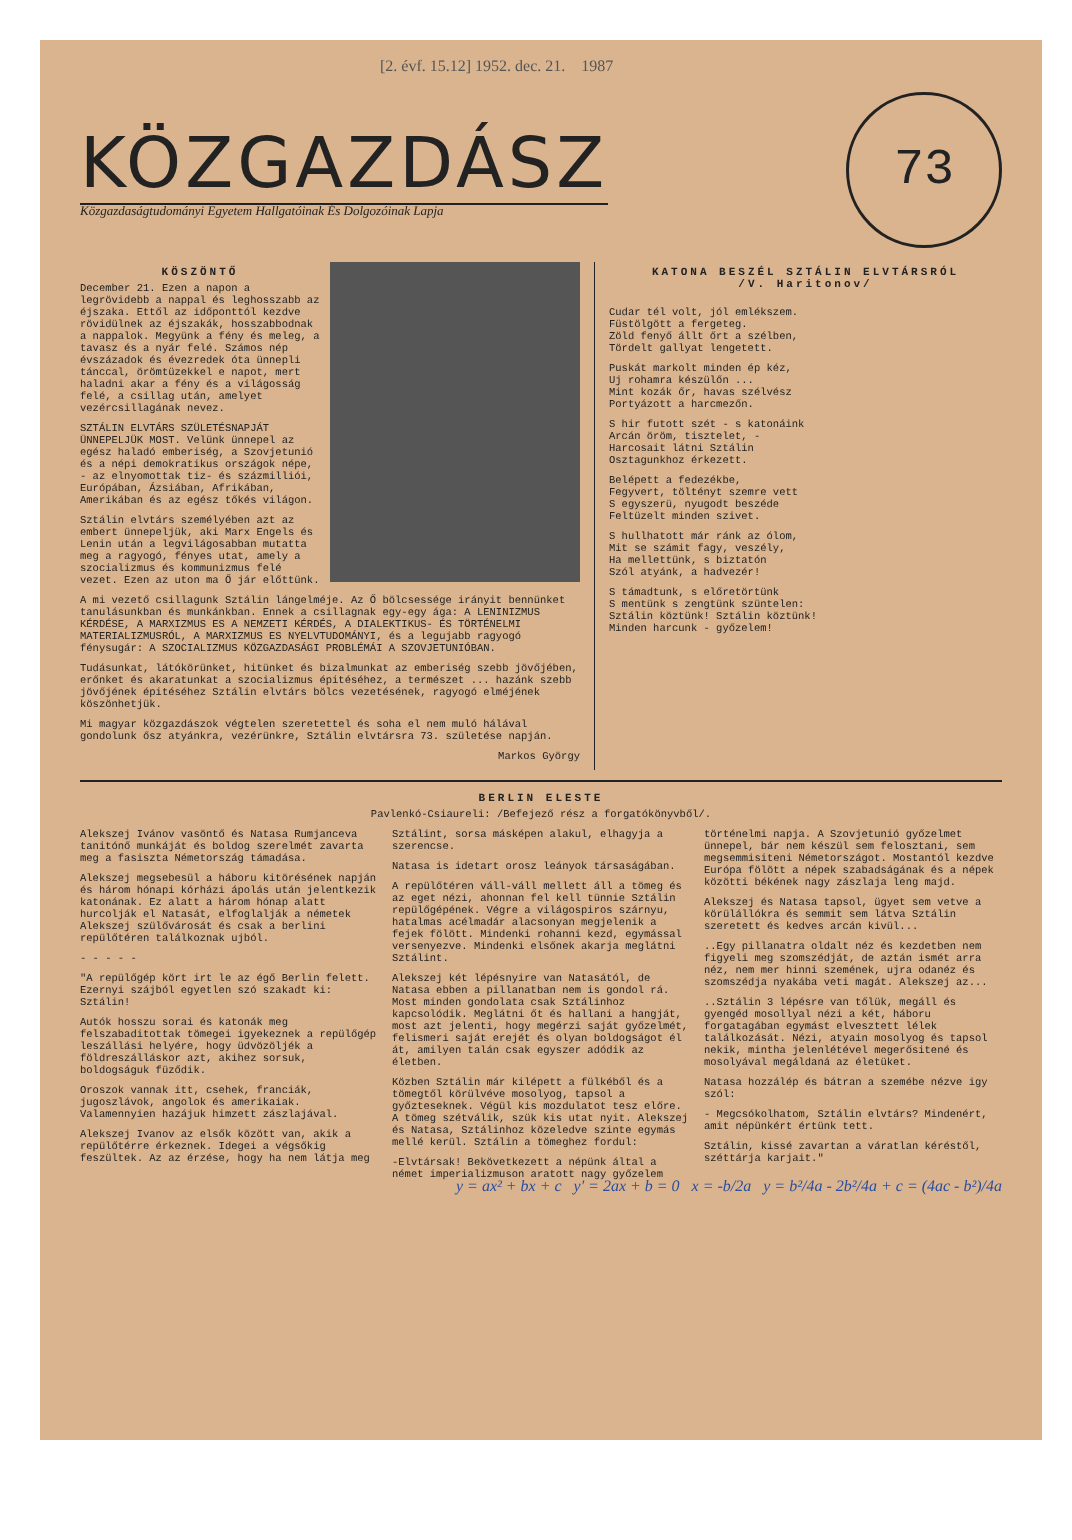[2. évf. 15.12] 1952. dec. 21. 1987
KÖZGAZDÁSZ
Közgazdaságtudományi Egyetem Hallgatóinak És Dolgozóinak Lapja
73
KÖSZÖNTŐ
December 21. Ezen a napon a legrövidebb a nappal és leghosszabb az éjszaka. Ettől az időponttól kezdve rövidülnek az éjszakák, hosszabbodnak a nappalok. Megyünk a fény és meleg, a tavasz és a nyár felé. Számos nép évszázadok és évezredek óta ünnepli tánccal, örömtüzekkel e napot, mert haladni akar a fény és a világosság felé, a csillag után, amelyet vezércsillagának nevez.
SZTÁLIN ELVTÁRS SZÜLETÉSNAPJÁT ÜNNEPELJÜK MOST. Velünk ünnepel az egész haladó emberiség, a Szovjetunió és a népi demokratikus országok népe, - az elnyomottak tiz- és százmilliói, Európában, Ázsiában, Afrikában, Amerikában és az egész tőkés világon.
Sztálin elvtárs személyében azt az embert ünnepeljük, aki Marx Engels és Lenin után a legvilágosabban mutatta meg a ragyogó, fényes utat, amely a szocializmus és kommunizmus felé vezet. Ezen az uton ma Ő jár előttünk.
A mi vezető csillagunk Sztálin lángelméje. Az Ő bölcsessége irányit bennünket tanulásunkban és munkánkban. Ennek a csillagnak egy-egy ága: A LENINIZMUS KÉRDÉSE, A MARXIZMUS ES A NEMZETI KÉRDÉS, A DIALEKTIKUS- ÉS TÖRTÉNELMI MATERIALIZMUSRÓL, A MARXIZMUS ES NYELVTUDOMÁNYI, és a legujabb ragyogó fénysugár: A SZOCIALIZMUS KÖZGAZDASÁGI PROBLÉMÁI A SZOVJETUNIÓBAN.
Tudásunkat, látókörünket, hitünket és bizalmunkat az emberiség szebb jövőjében, erőnket és akaratunkat a szocializmus épitéséhez, a természet ... hazánk szebb jövőjének épitéséhez Sztálin elvtárs bölcs vezetésének, ragyogó elméjének köszönhetjük.
Mi magyar közgazdászok végtelen szeretettel és soha el nem muló hálával gondolunk ősz atyánkra, vezérünkre, Sztálin elvtársra 73. születése napján.
Markos György
KATONA BESZÉL SZTÁLIN ELVTÁRSRÓL
/V. Haritonov/
Cudar tél volt, jól emlékszem.
Füstölgött a fergeteg.
Zöld fenyő állt őrt a szélben,
Tördelt gallyat lengetett.
Puskát markolt minden ép kéz,
Uj rohamra készülőn ...
Mint kozák őr, havas szélvész
Portyázott a harcmezőn.
S hir futott szét - s katonáink
Arcán öröm, tisztelet, -
Harcosait látni Sztálin
Osztagunkhoz érkezett.
Belépett a fedezékbe,
Fegyvert, töltényt szemre vett
S egyszerü, nyugodt beszéde
Feltüzelt minden szivet.
S hullhatott már ránk az ólom,
Mit se számit fagy, veszély,
Ha mellettünk, s biztatón
Szól atyánk, a hadvezér!
S támadtunk, s előretörtünk
S mentünk s zengtünk szüntelen:
Sztálin köztünk! Sztálin köztünk!
Minden harcunk - győzelem!
BERLIN ELESTE
Pavlenkó-Csiaureli: /Befejező rész a forgatókönyvből/.
Alekszej Ivánov vasöntő és Natasa Rumjanceva tanitónő munkáját és boldog szerelmét zavarta meg a fasiszta Németország támadása.
Alekszej megsebesül a háboru kitörésének napján és három hónapi kórházi ápolás után jelentkezik katonának. Ez alatt a három hónap alatt hurcolják el Natasát, elfoglalják a németek Alekszej szülővárosát és csak a berlini repülőtéren találkoznak ujból.
- - - - -
"A repülőgép kört irt le az égő Berlin felett. Ezernyi szájból egyetlen szó szakadt ki: Sztálin!
Autók hosszu sorai és katonák meg felszabaditottak tömegei igyekeznek a repülőgép leszállási helyére, hogy üdvözöljék a földreszálláskor azt, akihez sorsuk, boldogságuk füződik.
Oroszok vannak itt, csehek, franciák, jugoszlávok, angolok és amerikaiak. Valamennyien hazájuk himzett zászlajával.
Alekszej Ivanov az elsők között van, akik a repülőtérre érkeznek. Idegei a végsőkig feszültek. Az az érzése, hogy ha nem látja meg Sztálint, sorsa másképen alakul, elhagyja a szerencse.
Natasa is idetart orosz leányok társaságában.
A repülőtéren váll-váll mellett áll a tömeg és az eget nézi, ahonnan fel kell tünnie Sztálin repülőgépének. Végre a világospiros szárnyu, hatalmas acélmadár alacsonyan megjelenik a fejek fölött. Mindenki rohanni kezd, egymással versenyezve. Mindenki elsőnek akarja meglátni Sztálint.
Alekszej két lépésnyire van Natasától, de Natasa ebben a pillanatban nem is gondol rá. Most minden gondolata csak Sztálinhoz kapcsolódik. Meglátni őt és hallani a hangját, most azt jelenti, hogy megérzi saját győzelmét, felismeri saját erejét és olyan boldogságot él át, amilyen talán csak egyszer adódik az életben.
Közben Sztálin már kilépett a fülkéből és a tömegtől körülvéve mosolyog, tapsol a győzteseknek. Végül kis mozdulatot tesz előre. A tömeg szétválik, szük kis utat nyit. Alekszej és Natasa, Sztálinhoz közeledve szinte egymás mellé kerül. Sztálin a tömeghez fordul:
-Elvtársak! Bekövetkezett a népünk által a német imperializmuson aratott nagy győzelem történelmi napja. A Szovjetunió győzelmet ünnepel, bár nem készül sem felosztani, sem megsemmisiteni Németországot. Mostantól kezdve Európa fölött a népek szabadságának és a népek közötti békének nagy zászlaja leng majd.
Alekszej és Natasa tapsol, ügyet sem vetve a körülállókra és semmit sem látva Sztálin szeretett és kedves arcán kivül...
..Egy pillanatra oldalt néz és kezdetben nem figyeli meg szomszédját, de aztán ismét arra néz, nem mer hinni szemének, ujra odanéz és szomszédja nyakába veti magát. Alekszej az...
..Sztálin 3 lépésre van tőlük, megáll és gyengéd mosollyal nézi a két, háboru forgatagában egymást elvesztett lélek találkozását. Nézi, atyain mosolyog és tapsol nekik, mintha jelenlétével megerősitené és mosolyával megáldaná az életüket.
Natasa hozzálép és bátran a szemébe nézve igy szól:
- Megcsókolhatom, Sztálin elvtárs? Mindenért, amit népünkért értünk tett.
Sztálin, kissé zavartan a váratlan kéréstől, széttárja karjait."
y = ax² + bx + c y' = 2ax + b = 0 x = -b/2a y = b²/4a - 2b²/4a + c = (4ac - b²)/4a